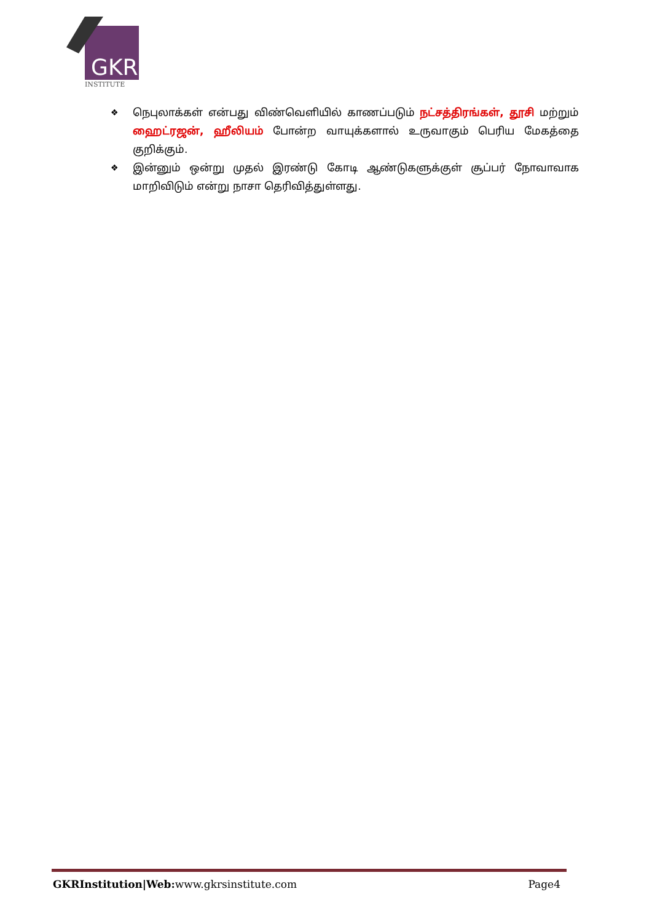GKR
INSTITUTE
❖ நெபுலாக்கள் என்பது விண்வெளியில் காணப்படும் நட்சத்திரங்கள், தூசி மற்றும் ஹைட்ரஜன், ஹீலியம் போன்ற வாயுக்களால் உருவாகும் பெரிய மேகத்தை குறிக்கும்.
❖ இன்னும் ஒன்று முதல் இரண்டு கோடி ஆண்டுகளுக்குள் சூப்பர் நோவாவாக மாறிவிடும் என்று நாசா தெரிவித்துள்ளது.
GKRInstitution|Web: www.gkrsinstitute.com Page4